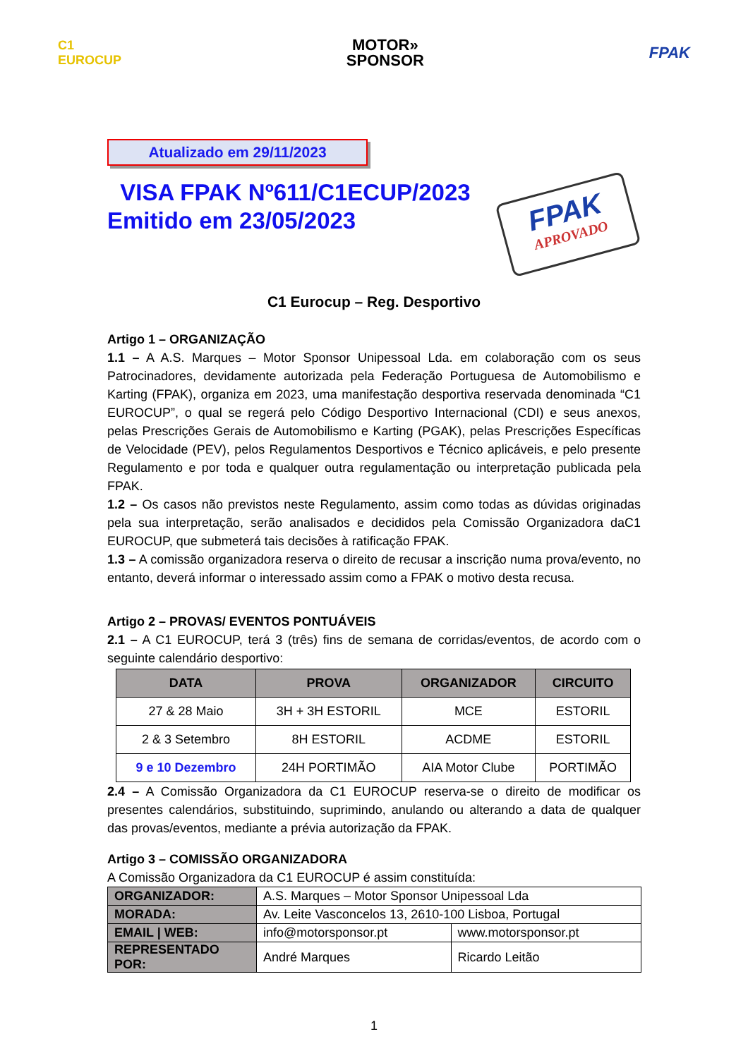C1
EUROCUP
MOTOR»
SPONSOR
FPAK
Atualizado em 29/11/2023
VISA FPAK Nº611/C1ECUP/2023
Emitido em 23/05/2023
FPAK
APROVADO
C1 Eurocup – Reg. Desportivo
Artigo 1 – ORGANIZAÇÃO
1.1 – A A.S. Marques – Motor Sponsor Unipessoal Lda. em colaboração com os seus Patrocinadores, devidamente autorizada pela Federação Portuguesa de Automobilismo e Karting (FPAK), organiza em 2023, uma manifestação desportiva reservada denominada “C1 EUROCUP”, o qual se regerá pelo Código Desportivo Internacional (CDI) e seus anexos, pelas Prescrições Gerais de Automobilismo e Karting (PGAK), pelas Prescrições Específicas de Velocidade (PEV), pelos Regulamentos Desportivos e Técnico aplicáveis, e pelo presente Regulamento e por toda e qualquer outra regulamentação ou interpretação publicada pela FPAK.
1.2 – Os casos não previstos neste Regulamento, assim como todas as dúvidas originadas pela sua interpretação, serão analisados e decididos pela Comissão Organizadora daC1 EUROCUP, que submeterá tais decisões à ratificação FPAK.
1.3 – A comissão organizadora reserva o direito de recusar a inscrição numa prova/evento, no entanto, deverá informar o interessado assim como a FPAK o motivo desta recusa.
Artigo 2 – PROVAS/ EVENTOS PONTUÁVEIS
2.1 – A C1 EUROCUP, terá 3 (três) fins de semana de corridas/eventos, de acordo com o seguinte calendário desportivo:
| DATA | PROVA | ORGANIZADOR | CIRCUITO |
| --- | --- | --- | --- |
| 27 & 28 Maio | 3H + 3H ESTORIL | MCE | ESTORIL |
| 2 & 3 Setembro | 8H ESTORIL | ACDME | ESTORIL |
| 9 e 10 Dezembro | 24H PORTIMÃO | AIA Motor Clube | PORTIMÃO |
2.4 – A Comissão Organizadora da C1 EUROCUP reserva-se o direito de modificar os presentes calendários, substituindo, suprimindo, anulando ou alterando a data de qualquer das provas/eventos, mediante a prévia autorização da FPAK.
Artigo 3 – COMISSÃO ORGANIZADORA
A Comissão Organizadora da C1 EUROCUP é assim constituída:
| ORGANIZADOR: | A.S. Marques – Motor Sponsor Unipessoal Lda | |
| MORADA: | Av. Leite Vasconcelos 13, 2610-100 Lisboa, Portugal | |
| EMAIL / WEB: | info@motorsponsor.pt | www.motorsponsor.pt |
| REPRESENTADO POR: | André Marques | Ricardo Leitão |
1